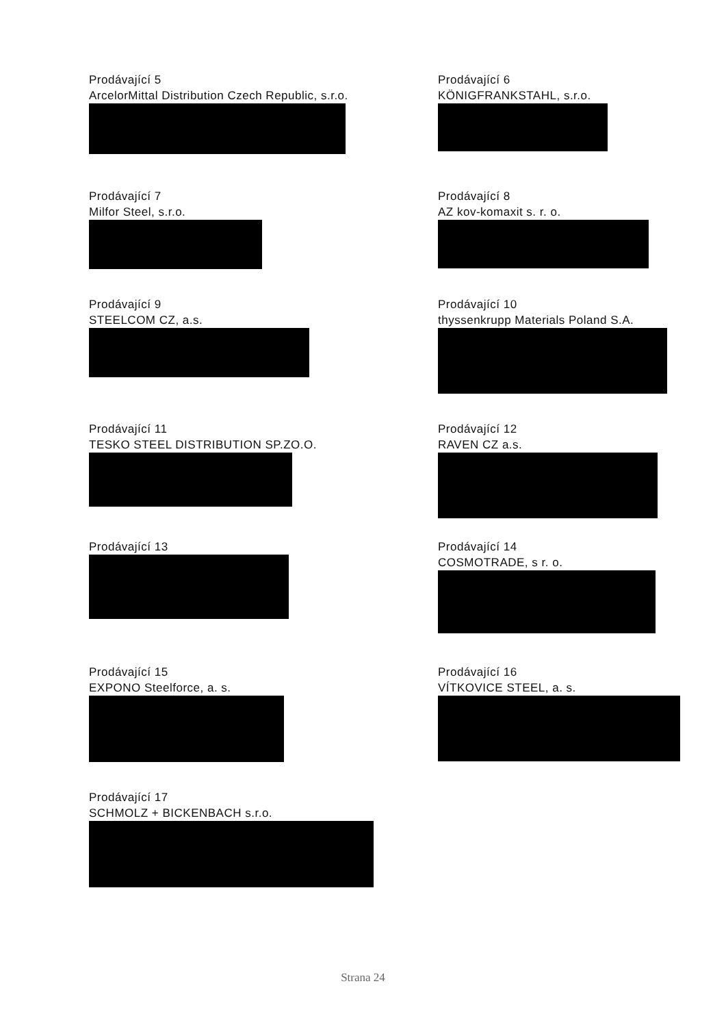Prodávající 5
ArcelorMittal Distribution Czech Republic, s.r.o.
Prodávající 6
KÖNIGFRANKSTAHL, s.r.o.
Prodávající 7
Milfor Steel, s.r.o.
Prodávající 8
AZ kov-komaxit s. r. o.
Prodávající 9
STEELCOM CZ, a.s.
Prodávající 10
thyssenkrupp Materials Poland S.A.
Prodávající 11
TESKO STEEL DISTRIBUTION SP.ZO.O.
Prodávající 12
RAVEN CZ a.s.
Prodávající 13 Prodávající 14
COSMOTRADE, s r. o.
Prodávající 15
EXPONO Steelforce, a. s.
Prodávající 16
VÍTKOVICE STEEL, a. s.
Prodávající 17
SCHMOLZ + BICKENBACH s.r.o.
Strana 24